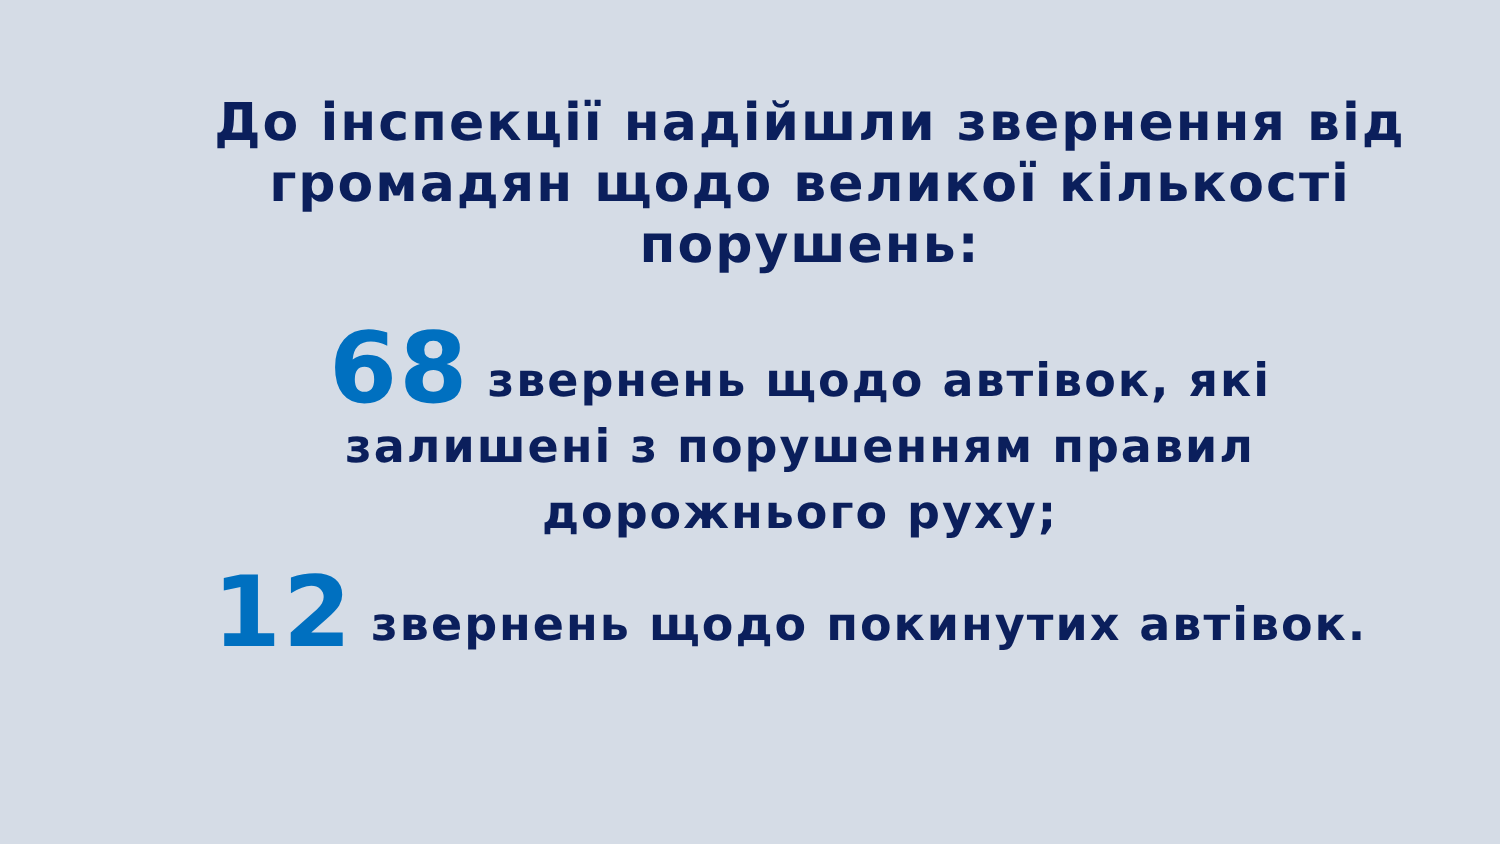До інспекції надійшли звернення від громадян щодо великої кількості порушень:
68 звернень щодо автівок, які
залишені з порушенням правил
дорожнього руху;
12 звернень щодо покинутих автівок.